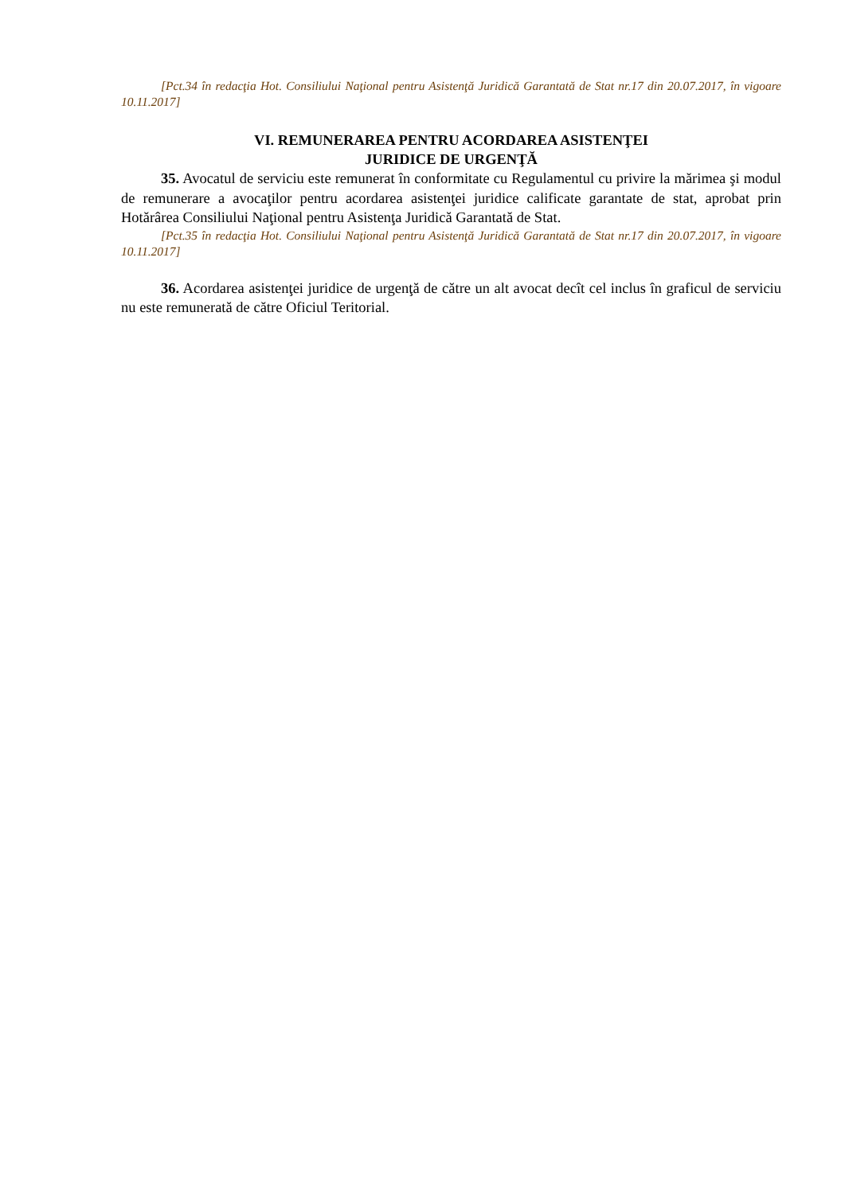[Pct.34 în redacţia Hot. Consiliului Naţional pentru Asistenţă Juridică Garantată de Stat nr.17 din 20.07.2017, în vigoare 10.11.2017]
VI. REMUNERAREA PENTRU ACORDAREA ASISTENŢEI
JURIDICE DE URGENŢĂ
35. Avocatul de serviciu este remunerat în conformitate cu Regulamentul cu privire la mărimea şi modul de remunerare a avocaţilor pentru acordarea asistenţei juridice calificate garantate de stat, aprobat prin Hotărârea Consiliului Naţional pentru Asistenţa Juridică Garantată de Stat.
[Pct.35 în redacţia Hot. Consiliului Naţional pentru Asistenţă Juridică Garantată de Stat nr.17 din 20.07.2017, în vigoare 10.11.2017]
36. Acordarea asistenţei juridice de urgenţă de către un alt avocat decît cel inclus în graficul de serviciu nu este remunerată de către Oficiul Teritorial.